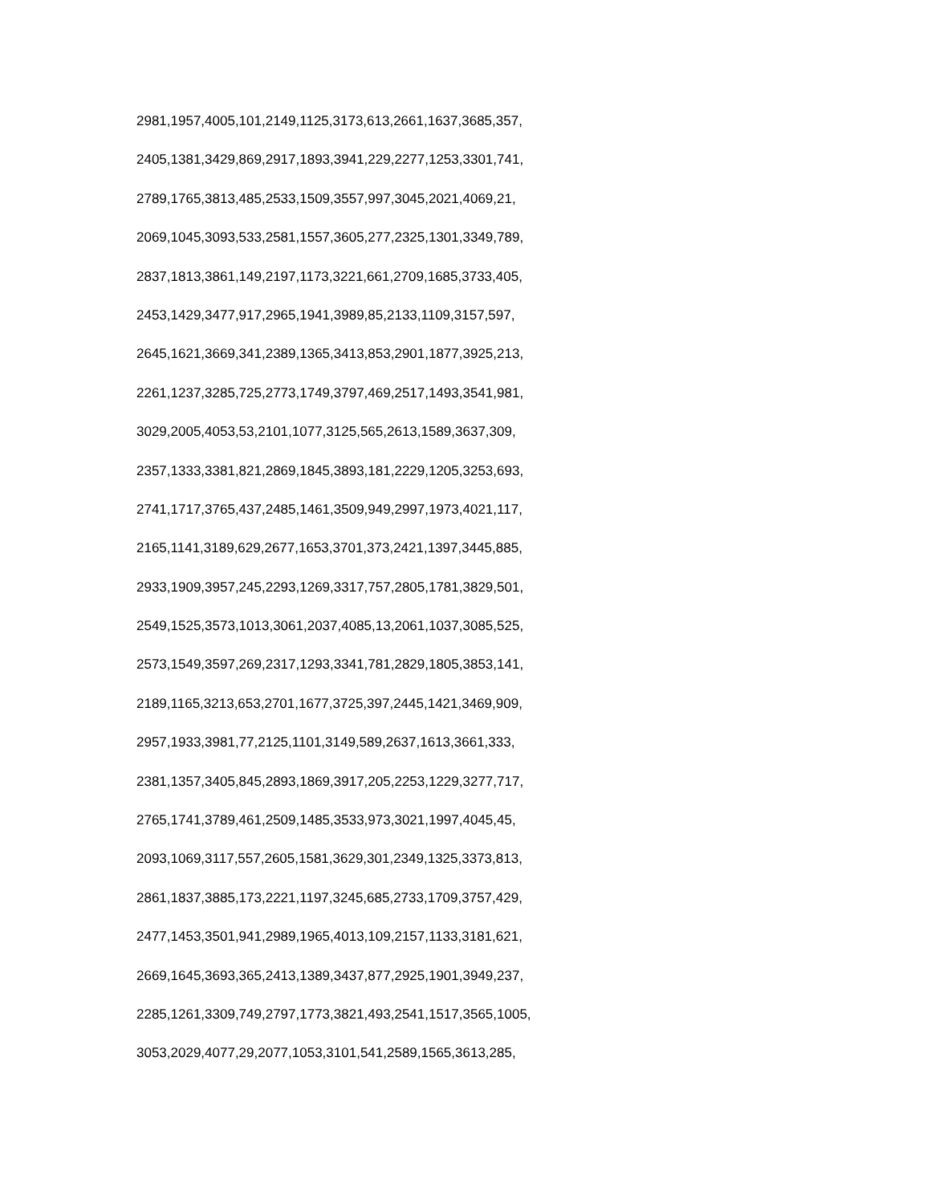2981,1957,4005,101,2149,1125,3173,613,2661,1637,3685,357,
2405,1381,3429,869,2917,1893,3941,229,2277,1253,3301,741,
2789,1765,3813,485,2533,1509,3557,997,3045,2021,4069,21,
2069,1045,3093,533,2581,1557,3605,277,2325,1301,3349,789,
2837,1813,3861,149,2197,1173,3221,661,2709,1685,3733,405,
2453,1429,3477,917,2965,1941,3989,85,2133,1109,3157,597,
2645,1621,3669,341,2389,1365,3413,853,2901,1877,3925,213,
2261,1237,3285,725,2773,1749,3797,469,2517,1493,3541,981,
3029,2005,4053,53,2101,1077,3125,565,2613,1589,3637,309,
2357,1333,3381,821,2869,1845,3893,181,2229,1205,3253,693,
2741,1717,3765,437,2485,1461,3509,949,2997,1973,4021,117,
2165,1141,3189,629,2677,1653,3701,373,2421,1397,3445,885,
2933,1909,3957,245,2293,1269,3317,757,2805,1781,3829,501,
2549,1525,3573,1013,3061,2037,4085,13,2061,1037,3085,525,
2573,1549,3597,269,2317,1293,3341,781,2829,1805,3853,141,
2189,1165,3213,653,2701,1677,3725,397,2445,1421,3469,909,
2957,1933,3981,77,2125,1101,3149,589,2637,1613,3661,333,
2381,1357,3405,845,2893,1869,3917,205,2253,1229,3277,717,
2765,1741,3789,461,2509,1485,3533,973,3021,1997,4045,45,
2093,1069,3117,557,2605,1581,3629,301,2349,1325,3373,813,
2861,1837,3885,173,2221,1197,3245,685,2733,1709,3757,429,
2477,1453,3501,941,2989,1965,4013,109,2157,1133,3181,621,
2669,1645,3693,365,2413,1389,3437,877,2925,1901,3949,237,
2285,1261,3309,749,2797,1773,3821,493,2541,1517,3565,1005,
3053,2029,4077,29,2077,1053,3101,541,2589,1565,3613,285,